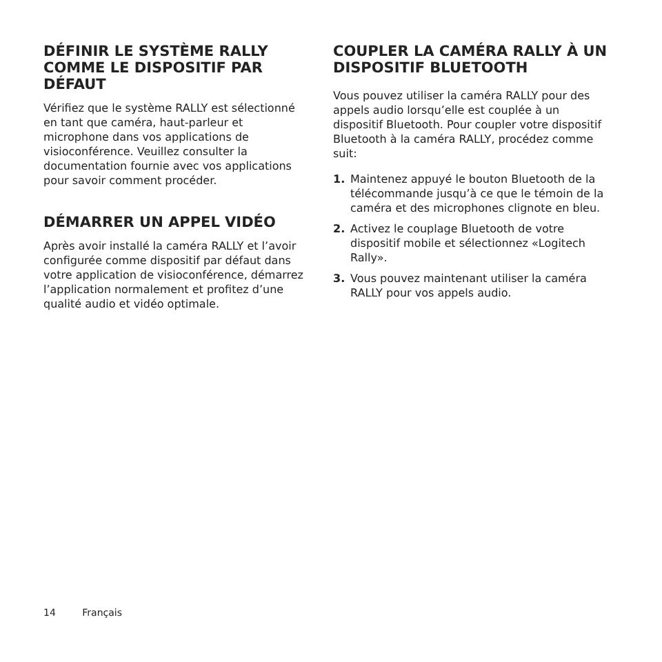DÉFINIR LE SYSTÈME RALLY COMME LE DISPOSITIF PAR DÉFAUT
Vérifiez que le système RALLY est sélectionné en tant que caméra, haut-parleur et microphone dans vos applications de visioconférence. Veuillez consulter la documentation fournie avec vos applications pour savoir comment procéder.
DÉMARRER UN APPEL VIDÉO
Après avoir installé la caméra RALLY et l’avoir configurée comme dispositif par défaut dans votre application de visioconférence, démarrez l’application normalement et profitez d’une qualité audio et vidéo optimale.
COUPLER LA CAMÉRA RALLY À UN DISPOSITIF BLUETOOTH
Vous pouvez utiliser la caméra RALLY pour des appels audio lorsqu’elle est couplée à un dispositif Bluetooth. Pour coupler votre dispositif Bluetooth à la caméra RALLY, procédez comme suit:
1. Maintenez appuyé le bouton Bluetooth de la télécommande jusqu’à ce que le témoin de la caméra et des microphones clignote en bleu.
2. Activez le couplage Bluetooth de votre dispositif mobile et sélectionnez «Logitech Rally».
3. Vous pouvez maintenant utiliser la caméra RALLY pour vos appels audio.
14 Français